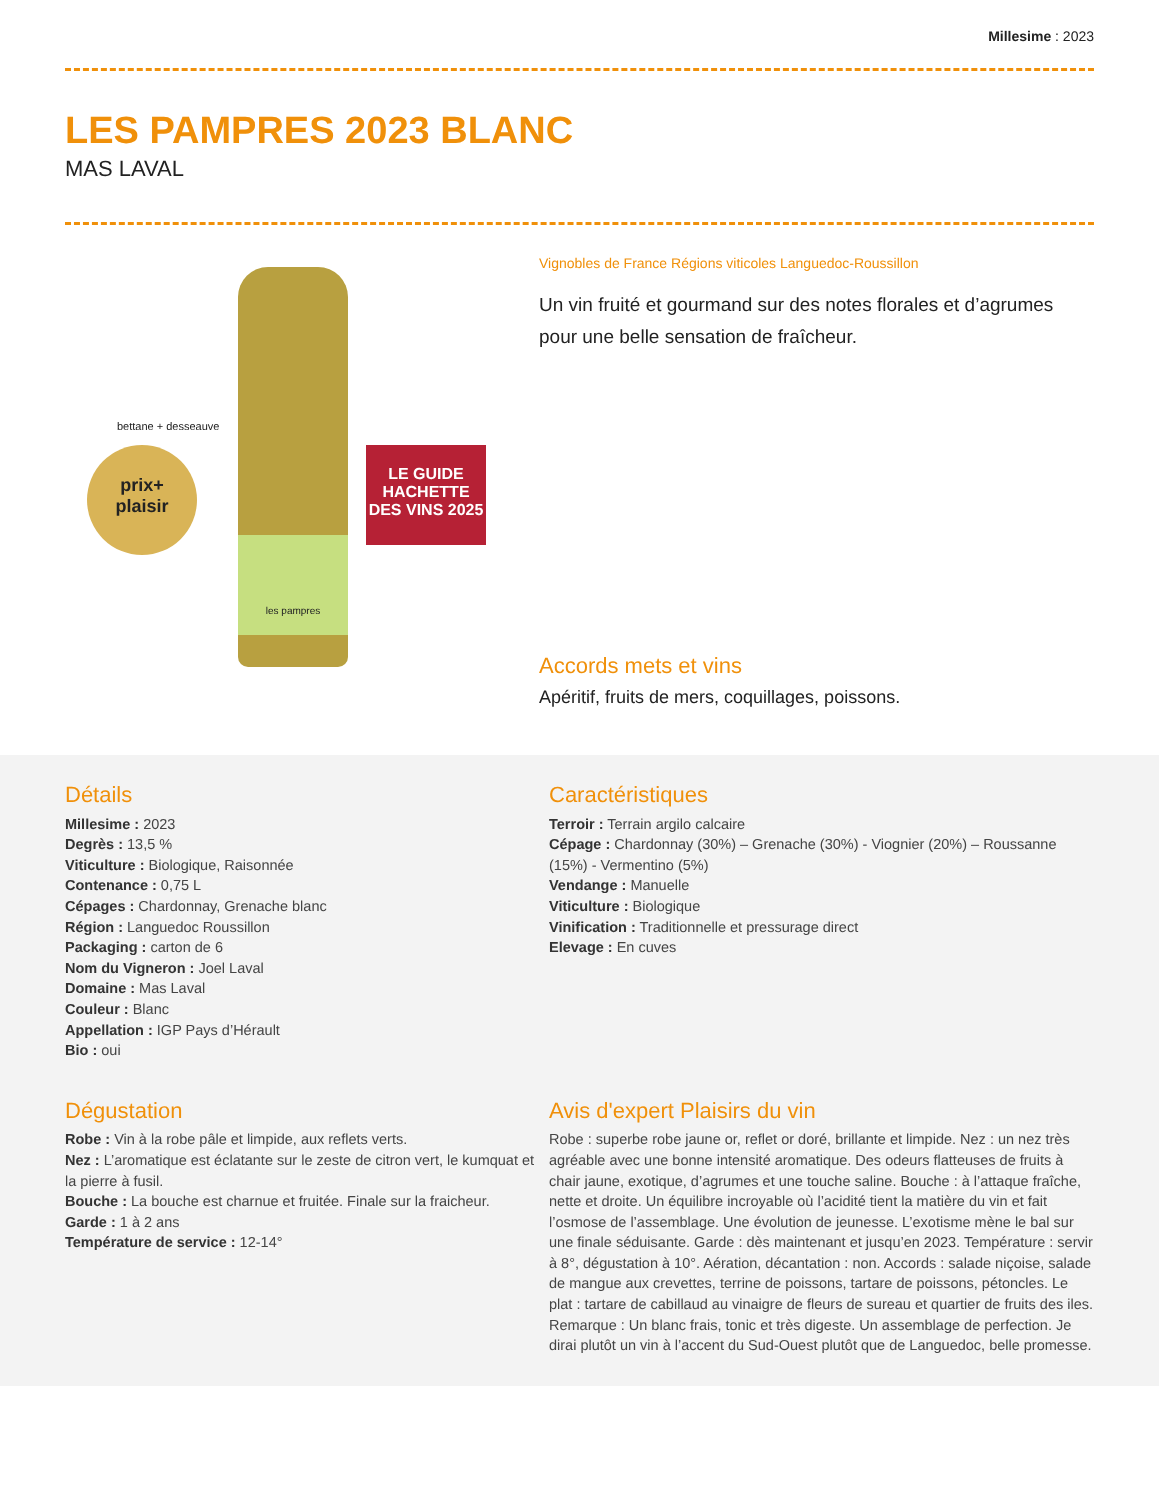Millesime : 2023
LES PAMPRES 2023 BLANC
MAS LAVAL
prix+
plaisir
bettane + desseauve
les pampres
LE GUIDE HACHETTE DES VINS 2025
Vignobles de France Régions viticoles Languedoc-Roussillon
Un vin fruité et gourmand sur des notes florales et d’agrumes pour une belle sensation de fraîcheur.
Accords mets et vins
Apéritif, fruits de mers, coquillages, poissons.
Détails
Millesime : 2023
Degrès : 13,5 %
Viticulture : Biologique, Raisonnée
Contenance : 0,75 L
Cépages : Chardonnay, Grenache blanc
Région : Languedoc Roussillon
Packaging : carton de 6
Nom du Vigneron : Joel Laval
Domaine : Mas Laval
Couleur : Blanc
Appellation : IGP Pays d’Hérault
Bio : oui
Caractéristiques
Terroir : Terrain argilo calcaire
Cépage : Chardonnay (30%) – Grenache (30%) - Viognier (20%) – Roussanne (15%) - Vermentino (5%)
Vendange : Manuelle
Viticulture : Biologique
Vinification : Traditionnelle et pressurage direct
Elevage : En cuves
Dégustation
Robe : Vin à la robe pâle et limpide, aux reflets verts.
Nez : L’aromatique est éclatante sur le zeste de citron vert, le kumquat et la pierre à fusil.
Bouche : La bouche est charnue et fruitée. Finale sur la fraicheur.
Garde : 1 à 2 ans
Température de service : 12-14°
Avis d'expert Plaisirs du vin
Robe : superbe robe jaune or, reflet or doré, brillante et limpide. Nez : un nez très agréable avec une bonne intensité aromatique. Des odeurs flatteuses de fruits à chair jaune, exotique, d’agrumes et une touche saline. Bouche : à l’attaque fraîche, nette et droite. Un équilibre incroyable où l’acidité tient la matière du vin et fait l’osmose de l’assemblage. Une évolution de jeunesse. L’exotisme mène le bal sur une finale séduisante. Garde : dès maintenant et jusqu’en 2023. Température : servir à 8°, dégustation à 10°. Aération, décantation : non. Accords : salade niçoise, salade de mangue aux crevettes, terrine de poissons, tartare de poissons, pétoncles. Le plat : tartare de cabillaud au vinaigre de fleurs de sureau et quartier de fruits des iles. Remarque : Un blanc frais, tonic et très digeste. Un assemblage de perfection. Je dirai plutôt un vin à l’accent du Sud-Ouest plutôt que de Languedoc, belle promesse.